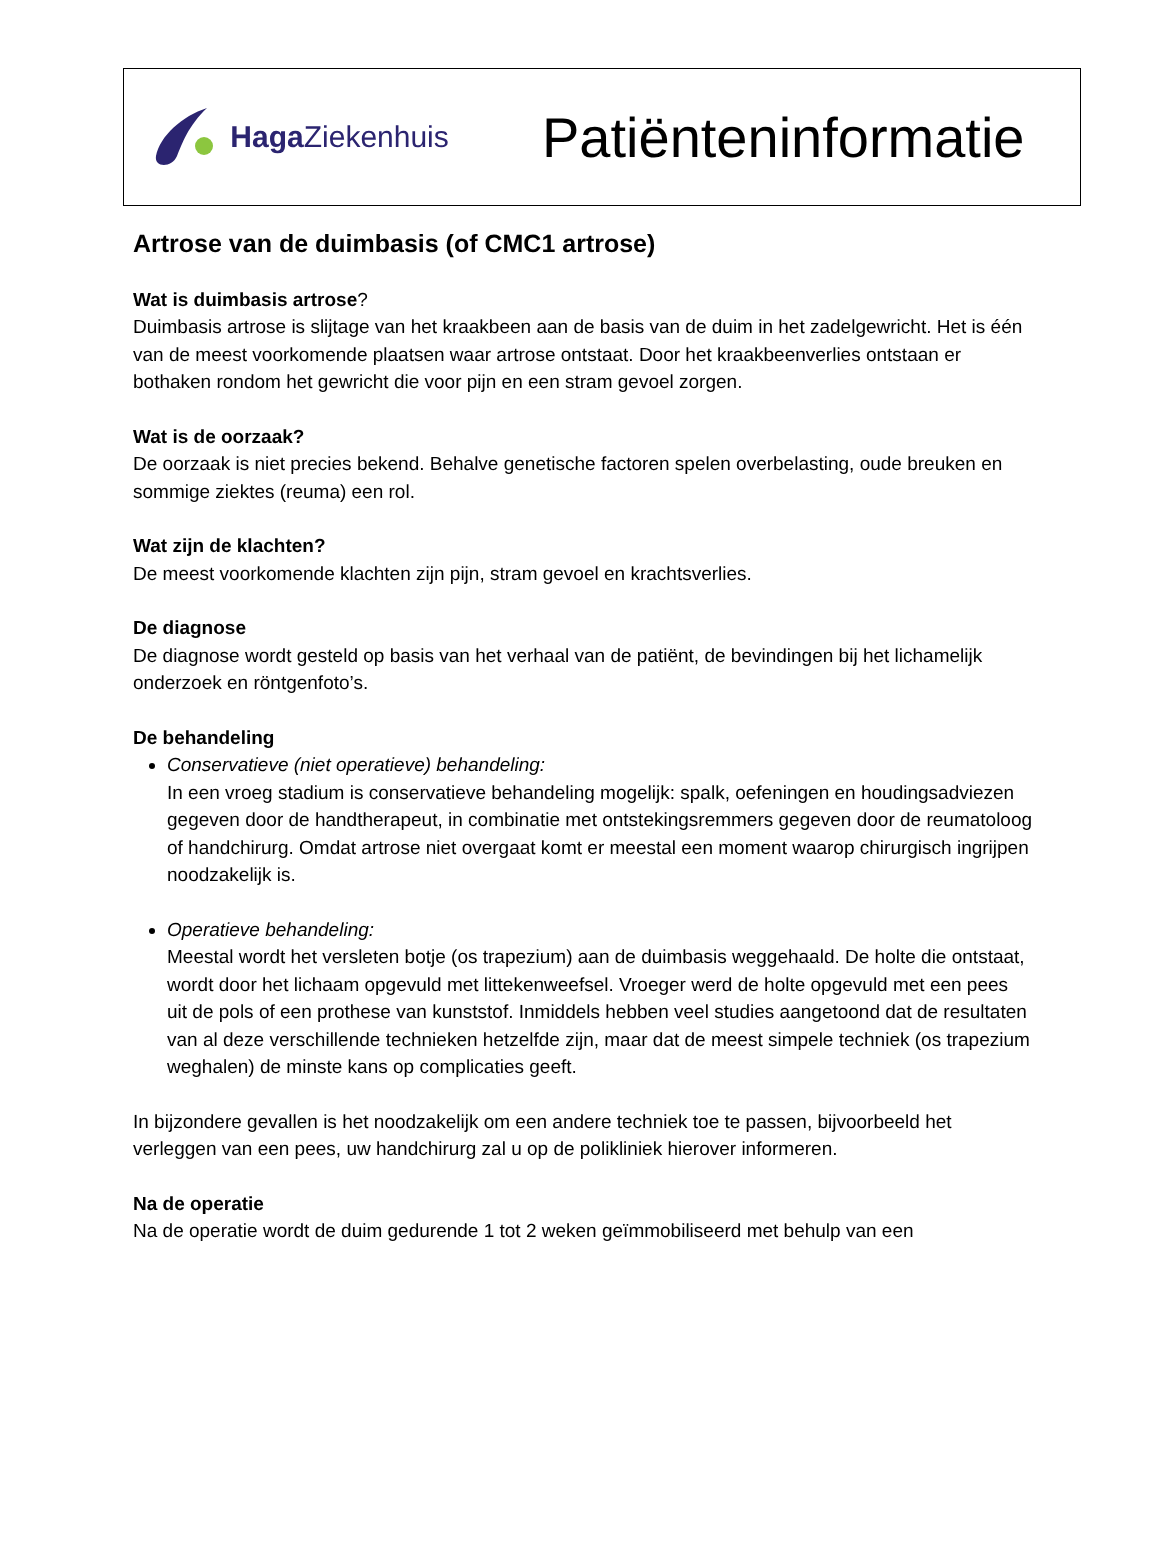Haga Ziekenhuis
Patiënteninformatie
Artrose van de duimbasis (of CMC1 artrose)
Wat is duimbasis artrose?
Duimbasis artrose is slijtage van het kraakbeen aan de basis van de duim in het zadelgewricht. Het is één van de meest voorkomende plaatsen waar artrose ontstaat. Door het kraakbeenverlies ontstaan er bothaken rondom het gewricht die voor pijn en een stram gevoel zorgen.
Wat is de oorzaak?
De oorzaak is niet precies bekend. Behalve genetische factoren spelen overbelasting, oude breuken en sommige ziektes (reuma) een rol.
Wat zijn de klachten?
De meest voorkomende klachten zijn pijn, stram gevoel en krachtsverlies.
De diagnose
De diagnose wordt gesteld op basis van het verhaal van de patiënt, de bevindingen bij het lichamelijk onderzoek en röntgenfoto’s.
De behandeling
Conservatieve (niet operatieve) behandeling:
In een vroeg stadium is conservatieve behandeling mogelijk: spalk, oefeningen en houdingsadviezen gegeven door de handtherapeut, in combinatie met ontstekingsremmers gegeven door de reumatoloog of handchirurg. Omdat artrose niet overgaat komt er meestal een moment waarop chirurgisch ingrijpen noodzakelijk is.
Operatieve behandeling:
Meestal wordt het versleten botje (os trapezium) aan de duimbasis weggehaald. De holte die ontstaat, wordt door het lichaam opgevuld met littekenweefsel. Vroeger werd de holte opgevuld met een pees uit de pols of een prothese van kunststof. Inmiddels hebben veel studies aangetoond dat de resultaten van al deze verschillende technieken hetzelfde zijn, maar dat de meest simpele techniek (os trapezium weghalen) de minste kans op complicaties geeft.
In bijzondere gevallen is het noodzakelijk om een andere techniek toe te passen, bijvoorbeeld het verleggen van een pees, uw handchirurg zal u op de polikliniek hierover informeren.
Na de operatie
Na de operatie wordt de duim gedurende 1 tot 2 weken geïmmobiliseerd met behulp van een